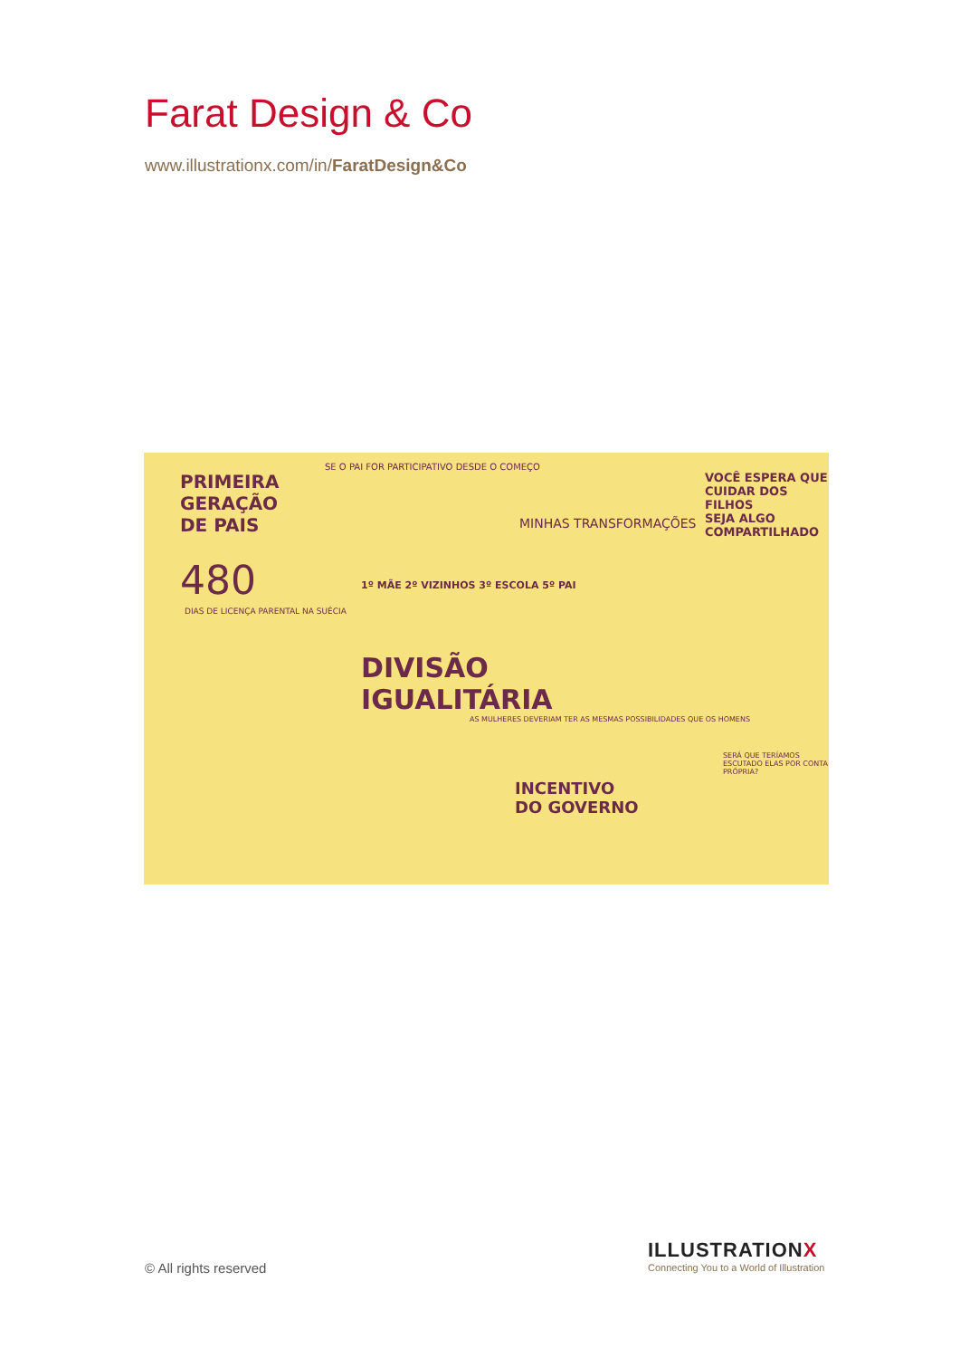Farat Design & Co
www.illustrationx.com/in/FaratDesign&Co
PRIMEIRA
GERAÇÃO
DE PAIS
480
DIAS DE LICENÇA PARENTAL NA SUÉCIA
SE O PAI FOR PARTICIPATIVO DESDE O COMEÇO
VOCÊ ESPERA QUE
CUIDAR DOS FILHOS
SEJA ALGO COMPARTILHADO
MINHAS TRANSFORMAÇÕES
1º MÃE 2º VIZINHOS 3º ESCOLA 5º PAI
DIVISÃO
IGUALITÁRIA
AS MULHERES DEVERIAM TER AS MESMAS POSSIBILIDADES QUE OS HOMENS
INCENTIVO
DO GOVERNO
SERÁ QUE TERÍAMOS ESCUTADO ELAS POR CONTA PRÓPRIA?
© All rights reserved
ILLUSTRATIONX
Connecting You to a World of Illustration